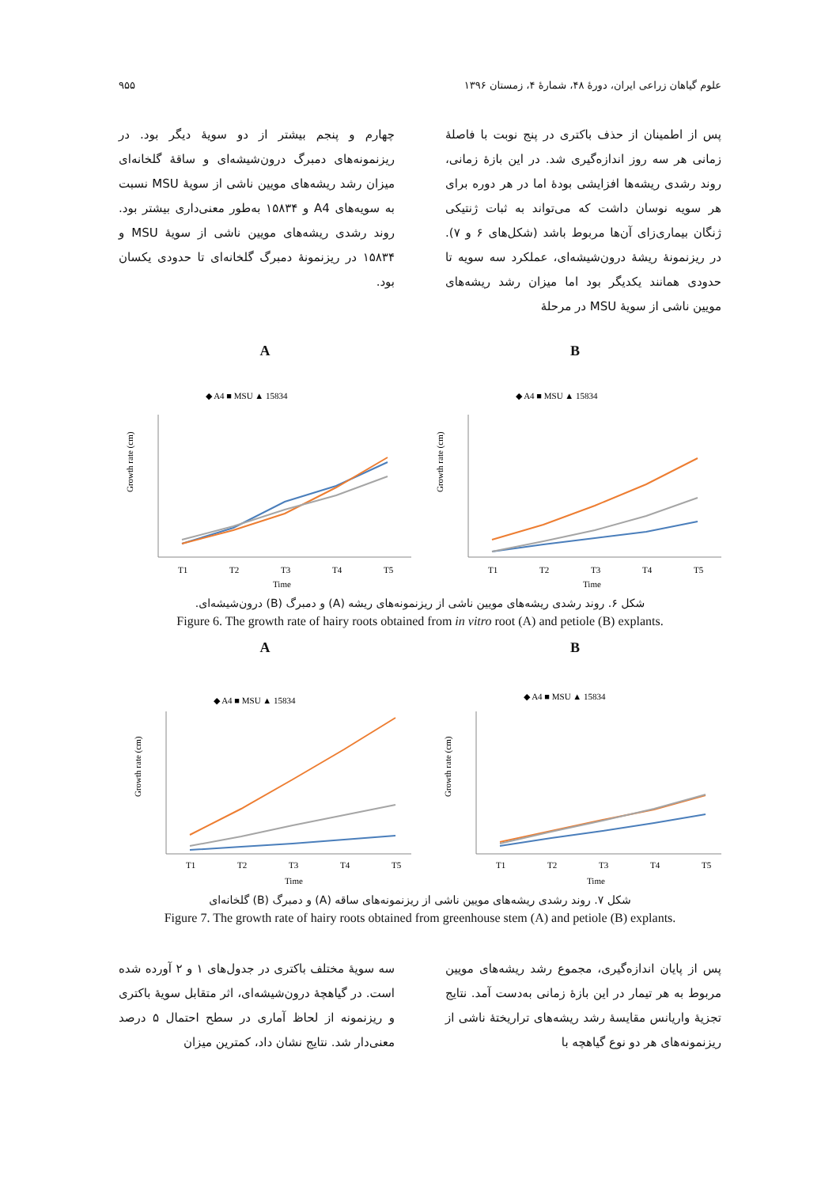علوم گیاهان زراعی ایران، دورهٔ ۴۸، شمارهٔ ۴، زمستان ۱۳۹۶ ۹۵۵
پس از اطمینان از حذف باکتری در پنج نوبت با فاصلهٔ زمانی هر سه روز اندازه‌گیری شد. در این بازهٔ زمانی، روند رشدی ریشه‌ها افزایشی بودهٔ اما در هر دوره برای هر سویه نوسان داشت که می‌تواند به ثبات ژنتیکی ژنگان بیماری‌زای آن‌ها مربوط باشد (شکل‌های ۶ و ۷). در ریزنمونهٔ ریشهٔ درون‌شیشه‌ای، عملکرد سه سویه تا حدودی همانند یکدیگر بود اما میزان رشد ریشه‌های مویین ناشی از سویهٔ MSU در مرحلهٔ
چهارم و پنجم بیشتر از دو سویهٔ دیگر بود. در ریزنمونه‌های دمبرگ درون‌شیشه‌ای و ساقهٔ گلخانه‌ای میزان رشد ریشه‌های مویین ناشی از سویهٔ MSU نسبت به سویه‌های A4 و ۱۵۸۳۴ به‌طور معنی‌داری بیشتر بود. روند رشدی ریشه‌های مویین ناشی از سویهٔ MSU و ۱۵۸۳۴ در ریزنمونهٔ دمبرگ گلخانه‌ای تا حدودی یکسان بود.
A
◆ A4 ■ MSU ▲ 15834
Growth rate (cm)
T1
T2
T3
T4
T5
Time
B
◆ A4 ■ MSU ▲ 15834
Growth rate (cm)
T1
T2
T3
T4
T5
Time
شکل ۶. روند رشدی ریشه‌های مویین ناشی از ریزنمونه‌های ریشه (A) و دمبرگ (B) درون‌شیشه‌ای.
Figure 6. The growth rate of hairy roots obtained from in vitro root (A) and petiole (B) explants.
A
◆ A4 ■ MSU ▲ 15834
Growth rate (cm)
T1
T2
T3
T4
T5
Time
B
◆ A4 ■ MSU ▲ 15834
Growth rate (cm)
T1
T2
T3
T4
T5
Time
شکل ۷. روند رشدی ریشه‌های مویین ناشی از ریزنمونه‌های ساقه (A) و دمبرگ (B) گلخانه‌ای
Figure 7. The growth rate of hairy roots obtained from greenhouse stem (A) and petiole (B) explants.
پس از پایان اندازه‌گیری، مجموع رشد ریشه‌های مویین مربوط به هر تیمار در این بازهٔ زمانی به‌دست آمد. نتایج تجزیهٔ واریانس مقایسهٔ رشد ریشه‌های تراریختهٔ ناشی از ریزنمونه‌های هر دو نوع گیاهچه با
سه سویهٔ مختلف باکتری در جدول‌های ۱ و ۲ آورده شده است. در گیاهچهٔ درون‌شیشه‌ای، اثر متقابل سویهٔ باکتری و ریزنمونه از لحاظ آماری در سطح احتمال ۵ درصد معنی‌دار شد. نتایج نشان داد، کمترین میزان